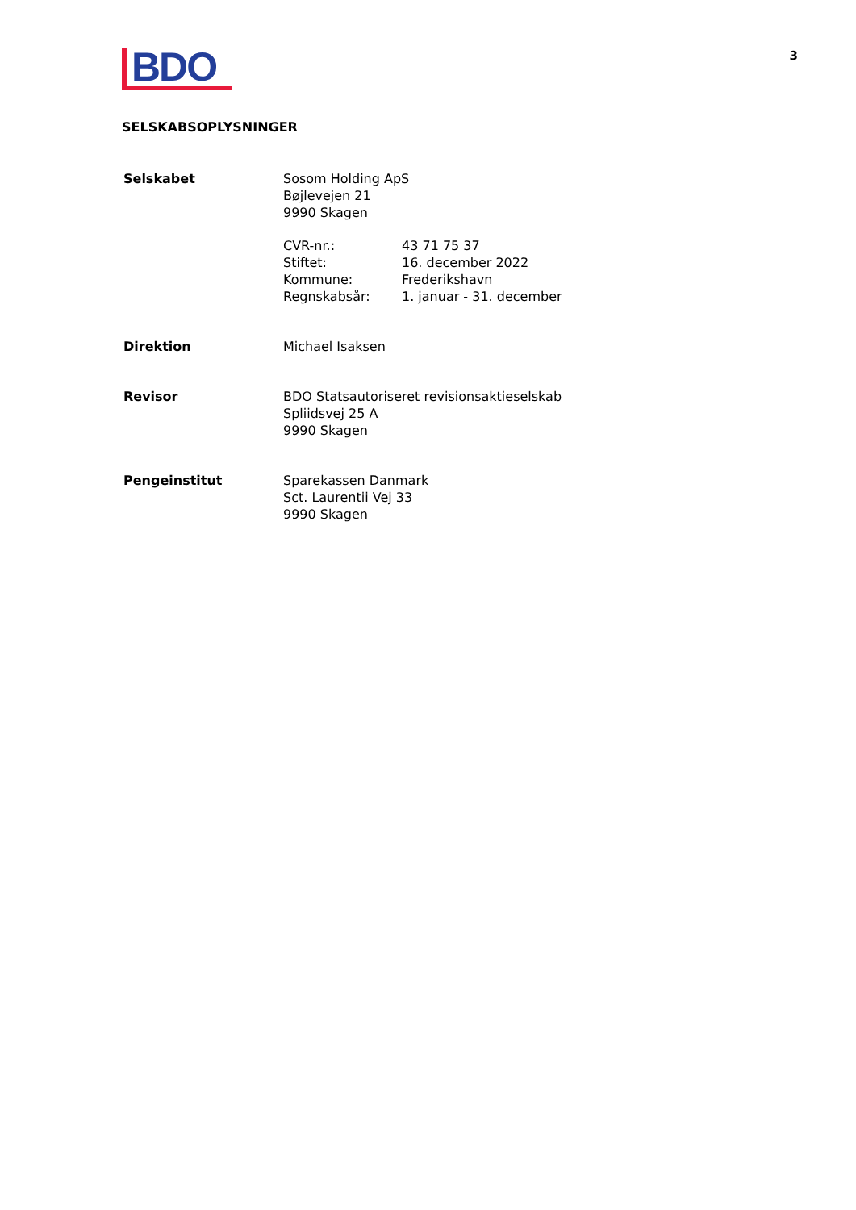BDO
3
SELSKABSOPLYSNINGER
| Selskabet | Sosom Holding ApS Bøjlevejen 21 9990 Skagen / CVR-nr.: / 43 71 75 37 / / Stiftet: / 16. december 2022 / / Kommune: / Frederikshavn / / Regnskabsår: / 1. januar - 31. december / |
| Direktion | Michael Isaksen |
| Revisor | BDO Statsautoriseret revisionsaktieselskab Spliidsvej 25 A 9990 Skagen |
| Pengeinstitut | Sparekassen Danmark Sct. Laurentii Vej 33 9990 Skagen |